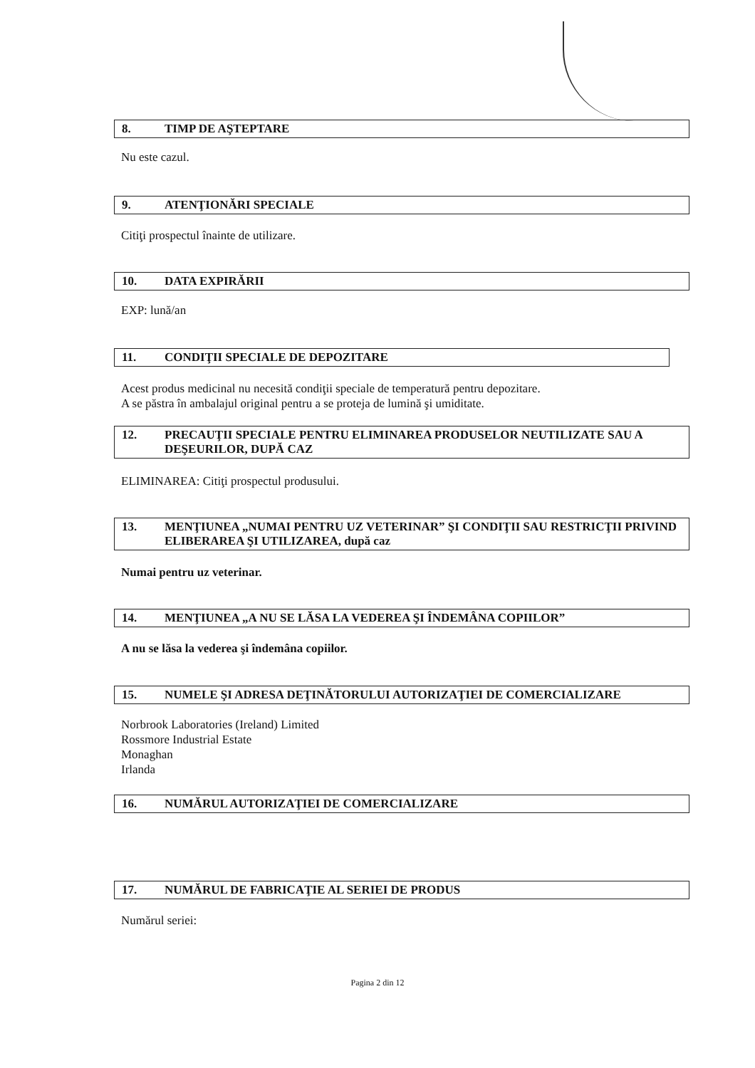8. TIMP DE AŞTEPTARE
Nu este cazul.
9. ATENŢIONĂRI SPECIALE
Citiţi prospectul înainte de utilizare.
10. DATA EXPIRĂRII
EXP: lună/an
11. CONDIŢII SPECIALE DE DEPOZITARE
Acest produs medicinal nu necesită condiţii speciale de temperatură pentru depozitare.
A se păstra în ambalajul original pentru a se proteja de lumină şi umiditate.
12. PRECAUŢII SPECIALE PENTRU ELIMINAREA PRODUSELOR NEUTILIZATE SAU A DEŞEURILOR, DUPĂ CAZ
ELIMINAREA: Citiţi prospectul produsului.
13. MENŢIUNEA „NUMAI PENTRU UZ VETERINAR” ŞI CONDIŢII SAU RESTRICŢII PRIVIND ELIBERAREA ŞI UTILIZAREA, după caz
Numai pentru uz veterinar.
14. MENŢIUNEA „A NU SE LĂSA LA VEDEREA ŞI ÎNDEMÂNA COPIILOR”
A nu se lăsa la vederea şi îndemâna copiilor.
15. NUMELE ŞI ADRESA DEŢINĂTORULUI AUTORIZAŢIEI DE COMERCIALIZARE
Norbrook Laboratories (Ireland) Limited
Rossmore Industrial Estate
Monaghan
Irlanda
16. NUMĂRUL AUTORIZAŢIEI DE COMERCIALIZARE
17. NUMĂRUL DE FABRICAŢIE AL SERIEI DE PRODUS
Numărul seriei:
Pagina 2 din 12